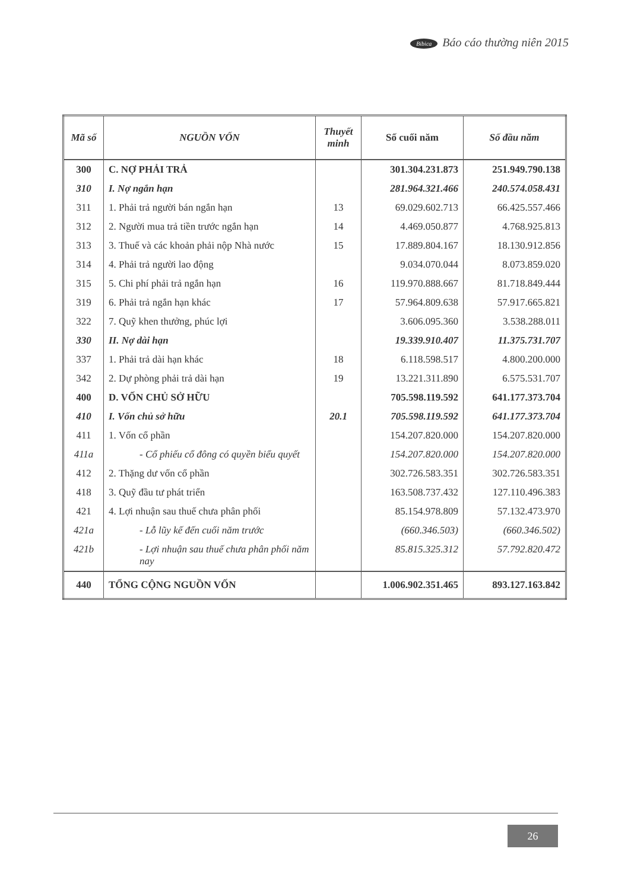Bibica Báo cáo thường niên 2015
| Mã số | NGUỒN VỐN | Thuyết minh | Số cuối năm | Số đầu năm |
| --- | --- | --- | --- | --- |
| 300 | C. NỢ PHẢI TRẢ | | 301.304.231.873 | 251.949.790.138 |
| 310 | I. Nợ ngắn hạn | | 281.964.321.466 | 240.574.058.431 |
| 311 | 1. Phải trả người bán ngắn hạn | 13 | 69.029.602.713 | 66.425.557.466 |
| 312 | 2. Người mua trả tiền trước ngắn hạn | 14 | 4.469.050.877 | 4.768.925.813 |
| 313 | 3. Thuế và các khoản phải nộp Nhà nước | 15 | 17.889.804.167 | 18.130.912.856 |
| 314 | 4. Phải trả người lao động | | 9.034.070.044 | 8.073.859.020 |
| 315 | 5. Chi phí phải trả ngắn hạn | 16 | 119.970.888.667 | 81.718.849.444 |
| 319 | 6. Phải trả ngắn hạn khác | 17 | 57.964.809.638 | 57.917.665.821 |
| 322 | 7. Quỹ khen thưởng, phúc lợi | | 3.606.095.360 | 3.538.288.011 |
| 330 | II. Nợ dài hạn | | 19.339.910.407 | 11.375.731.707 |
| 337 | 1. Phải trả dài hạn khác | 18 | 6.118.598.517 | 4.800.200.000 |
| 342 | 2. Dự phòng phải trả dài hạn | 19 | 13.221.311.890 | 6.575.531.707 |
| 400 | D. VỐN CHỦ SỞ HỮU | | 705.598.119.592 | 641.177.373.704 |
| 410 | I. Vốn chủ sở hữu | 20.1 | 705.598.119.592 | 641.177.373.704 |
| 411 | 1. Vốn cổ phần | | 154.207.820.000 | 154.207.820.000 |
| 411a | - Cổ phiếu cổ đông có quyền biểu quyết | | 154.207.820.000 | 154.207.820.000 |
| 412 | 2. Thặng dư vốn cổ phần | | 302.726.583.351 | 302.726.583.351 |
| 418 | 3. Quỹ đầu tư phát triển | | 163.508.737.432 | 127.110.496.383 |
| 421 | 4. Lợi nhuận sau thuế chưa phân phối | | 85.154.978.809 | 57.132.473.970 |
| 421a | - Lỗ lũy kế đến cuối năm trước | | (660.346.503) | (660.346.502) |
| 421b | - Lợi nhuận sau thuế chưa phân phối năm nay | | 85.815.325.312 | 57.792.820.472 |
| 440 | TỔNG CỘNG NGUỒN VỐN | | 1.006.902.351.465 | 893.127.163.842 |
26